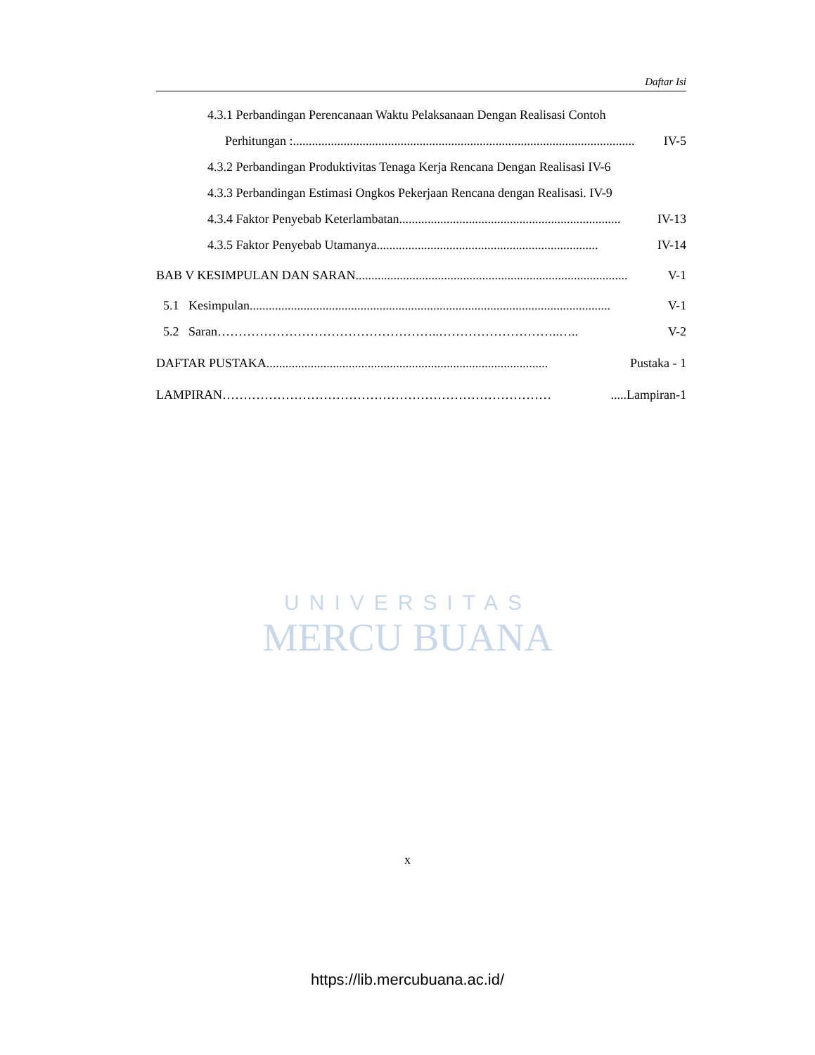Daftar Isi
4.3.1 Perbandingan Perencanaan Waktu Pelaksanaan Dengan Realisasi Contoh
Perhitungan :............................................................................................................ IV-5
4.3.2 Perbandingan Produktivitas Tenaga Kerja Rencana Dengan Realisasi IV-6
4.3.3 Perbandingan Estimasi Ongkos Pekerjaan Rencana dengan Realisasi. IV-9
4.3.4 Faktor Penyebab Keterlambatan...................................................................... IV-13
4.3.5 Faktor Penyebab Utamanya ...................................................................... IV-14
BAB V KESIMPULAN DAN SARAN...................................................................................... V-1
5.1 Kesimpulan.................................................................................................................. V-1
5.2 Saran ……………………………………………..………………………..….. V-2
DAFTAR PUSTAKA......................................................................................... Pustaka - 1
LAMPIRAN …………………………………………………………………….....Lampiran-1
UNIVERSITAS
MERCU BUANA
x
https://lib.mercubuana.ac.id/